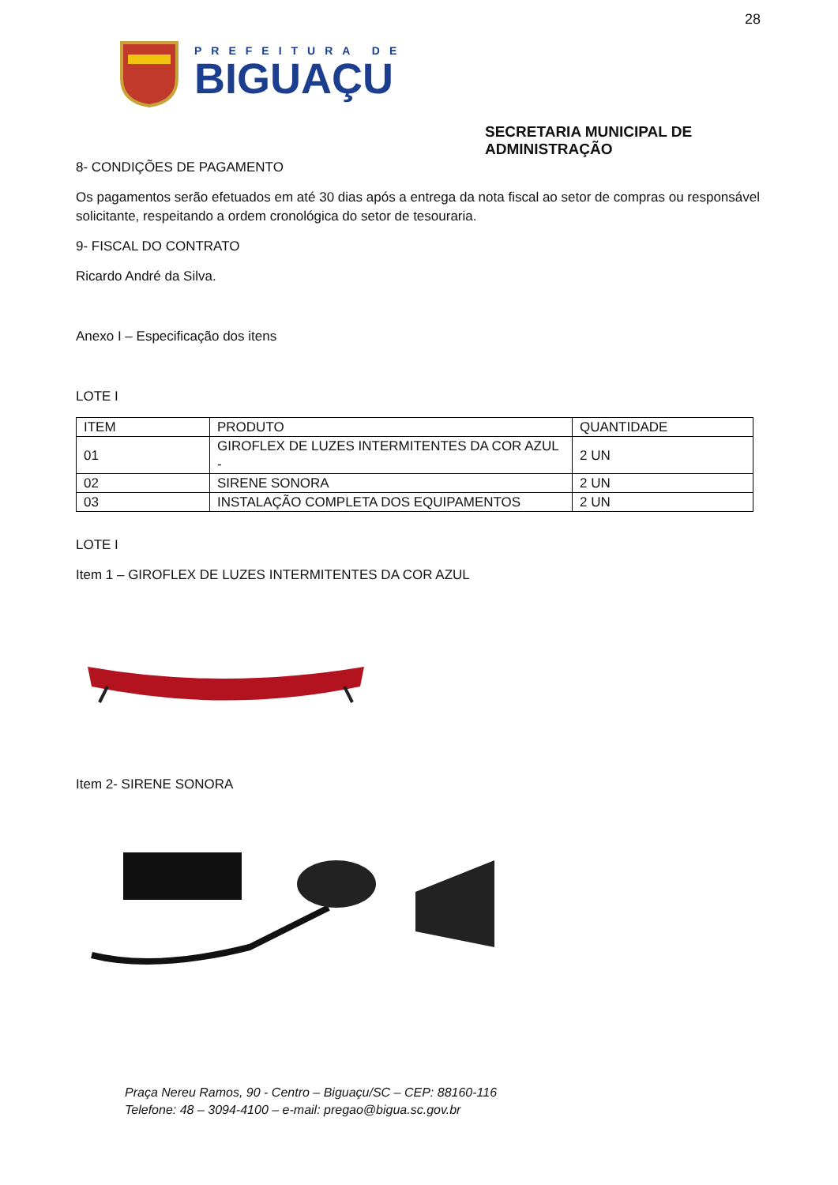28
PREFEITURA DE
BIGUAÇU
SECRETARIA MUNICIPAL DE ADMINISTRAÇÃO
8- CONDIÇÕES DE PAGAMENTO
Os pagamentos serão efetuados em até 30 dias após a entrega da nota fiscal ao setor de compras ou responsável solicitante, respeitando a ordem cronológica do setor de tesouraria.
9- FISCAL DO CONTRATO
Ricardo André da Silva.
Anexo I – Especificação dos itens
LOTE I
| ITEM | PRODUTO | QUANTIDADE |
| 01 | GIROFLEX DE LUZES INTERMITENTES DA COR AZUL - | 2 UN |
| 02 | SIRENE SONORA | 2 UN |
| 03 | INSTALAÇÃO COMPLETA DOS EQUIPAMENTOS | 2 UN |
LOTE I
Item 1 – GIROFLEX DE LUZES INTERMITENTES DA COR AZUL
Item 2- SIRENE SONORA
Praça Nereu Ramos, 90 - Centro – Biguaçu/SC – CEP: 88160-116
Telefone: 48 – 3094-4100 – e-mail: pregao@bigua.sc.gov.br